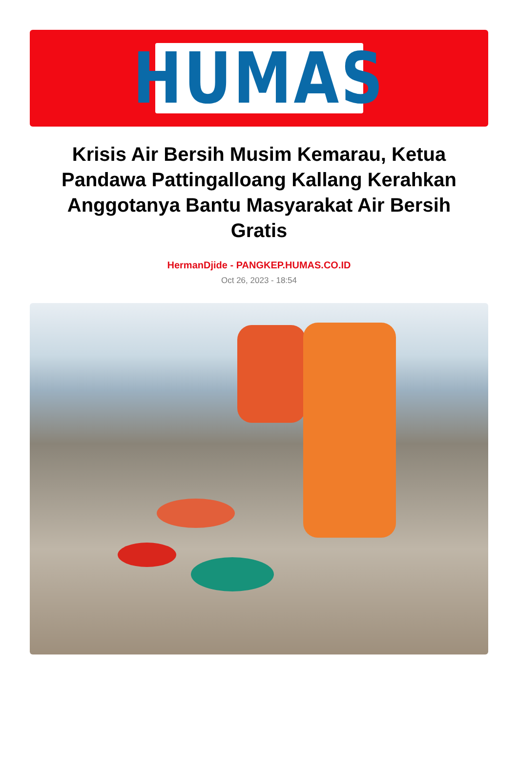HUMAS
Krisis Air Bersih Musim Kemarau, Ketua Pandawa Pattingalloang Kallang Kerahkan Anggotanya Bantu Masyarakat Air Bersih Gratis
HermanDjide - PANGKEP.HUMAS.CO.ID
Oct 26, 2023 - 18:54